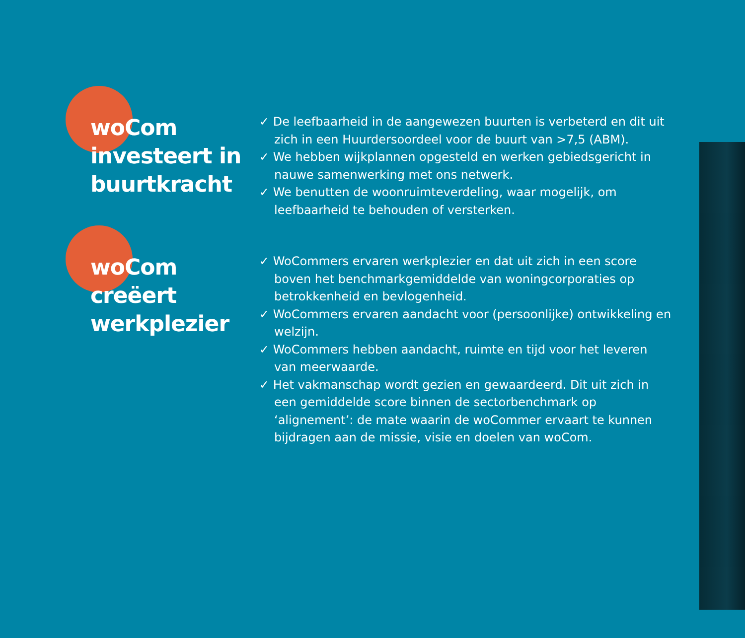woCom
investeert in
buurtkracht
✓ De leefbaarheid in de aangewezen buurten is verbeterd en dit uit zich in een Huurdersoordeel voor de buurt van >7,5 (ABM).
✓ We hebben wijkplannen opgesteld en werken gebiedsgericht in nauwe samenwerking met ons netwerk.
✓ We benutten de woonruimteverdeling, waar mogelijk, om leefbaarheid te behouden of versterken.
woCom
creëert
werkplezier
✓ WoCommers ervaren werkplezier en dat uit zich in een score boven het benchmarkgemiddelde van woningcorporaties op betrokkenheid en bevlogenheid.
✓ WoCommers ervaren aandacht voor (persoonlijke) ontwikkeling en welzijn.
✓ WoCommers hebben aandacht, ruimte en tijd voor het leveren van meerwaarde.
✓ Het vakmanschap wordt gezien en gewaardeerd. Dit uit zich in een gemiddelde score binnen de sectorbenchmark op ‘alignement’: de mate waarin de woCommer ervaart te kunnen bijdragen aan de missie, visie en doelen van woCom.